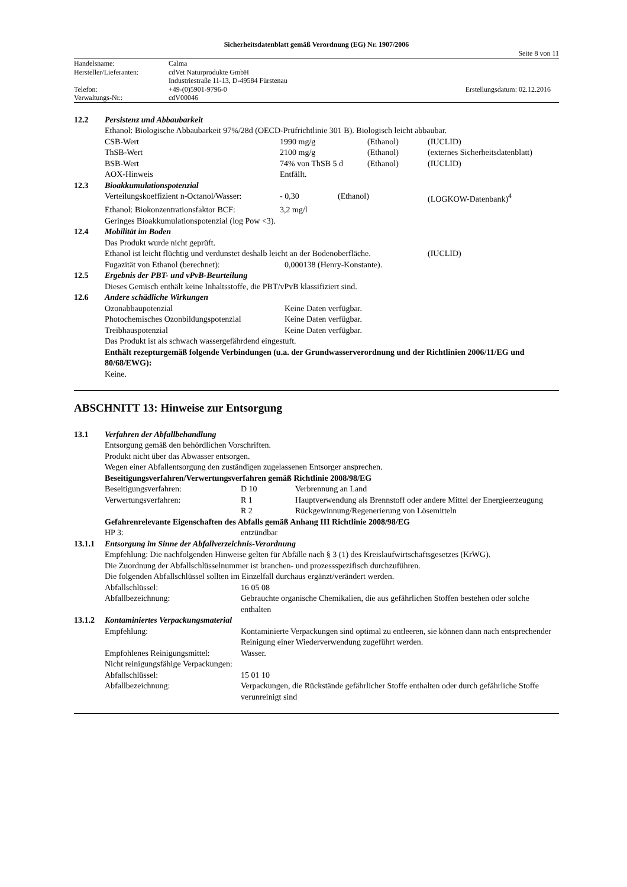Sicherheitsdatenblatt gemäß Verordnung (EG) Nr. 1907/2006
Seite 8 von 11
| Handelsname: | Calma | |
| Hersteller/Lieferanten: | cdVet Naturprodukte GmbH | |
| | Industriestraße 11-13, D-49584 Fürstenau | |
| Telefon: | +49-(0)5901-9796-0 | Erstellungsdatum: 02.12.2016 |
| Verwaltungs-Nr.: | cdV00046 | |
| 12.2 | Persistenz und Abbaubarkeit |
| | Ethanol: Biologische Abbaubarkeit 97%/28d (OECD-Prüfrichtlinie 301 B). Biologisch leicht abbaubar. / CSB-Wert / 1990 mg/g / (Ethanol) / (IUCLID) / / ThSB-Wert / 2100 mg/g / (Ethanol) / (externes Sicherheitsdatenblatt) / / BSB-Wert / 74% von ThSB 5 d / (Ethanol) / (IUCLID) / / AOX-Hinweis / Entfällt. / / / |
| 12.3 | Bioakkumulationspotenzial |
| | / Verteilungskoeffizient n-Octanol/Wasser: / - 0,30 / (Ethanol) / (LOGKOW-Datenbank)<sup>4</sup> / / Ethanol: Biokonzentrationsfaktor BCF: / 3,2 mg/l / / / Geringes Bioakkumulationspotenzial (log Pow <3). |
| 12.4 | Mobilität im Boden |
| | Das Produkt wurde nicht geprüft. / Ethanol ist leicht flüchtig und verdunstet deshalb leicht an der Bodenoberfläche. / (IUCLID) / / Fugazität von Ethanol (berechnet): / 0,000138 (Henry-Konstante). / |
| 12.5 | Ergebnis der PBT- und vPvB-Beurteilung |
| | Dieses Gemisch enthält keine Inhaltsstoffe, die PBT/vPvB klassifiziert sind. |
| 12.6 | Andere schädliche Wirkungen |
| | / Ozonabbaupotenzial / Keine Daten verfügbar. / / Photochemisches Ozonbildungspotenzial / Keine Daten verfügbar. / / Treibhauspotenzial / Keine Daten verfügbar. / Das Produkt ist als schwach wassergefährdend eingestuft. Enthält rezepturgemäß folgende Verbindungen (u.a. der Grundwasserverordnung und der Richtlinien 2006/11/EG und 80/68/EWG): Keine. |
ABSCHNITT 13: Hinweise zur Entsorgung
| 13.1 | Verfahren der Abfallbehandlung |
| | Entsorgung gemäß den behördlichen Vorschriften. Produkt nicht über das Abwasser entsorgen. Wegen einer Abfallentsorgung den zuständigen zugelassenen Entsorger ansprechen. Beseitigungsverfahren/Verwertungsverfahren gemäß Richtlinie 2008/98/EG / Beseitigungsverfahren: / D 10 / Verbrennung an Land / / Verwertungsverfahren: / R 1 / Hauptverwendung als Brennstoff oder andere Mittel der Energieerzeugung / / / R 2 / Rückgewinnung/Regenerierung von Lösemitteln / Gefahrenrelevante Eigenschaften des Abfalls gemäß Anhang III Richtlinie 2008/98/EG / HP 3: / entzündbar / |
| 13.1.1 | Entsorgung im Sinne der Abfallverzeichnis-Verordnung |
| | Empfehlung: Die nachfolgenden Hinweise gelten für Abfälle nach § 3 (1) des Kreislaufwirtschaftsgesetzes (KrWG). Die Zuordnung der Abfallschlüsselnummer ist branchen- und prozessspezifisch durchzuführen. Die folgenden Abfallschlüssel sollten im Einzelfall durchaus ergänzt/verändert werden. / Abfallschlüssel: / 16 05 08 / / Abfallbezeichnung: / Gebrauchte organische Chemikalien, die aus gefährlichen Stoffen bestehen oder solche enthalten / |
| 13.1.2 | Kontaminiertes Verpackungsmaterial |
| | / Empfehlung: / Kontaminierte Verpackungen sind optimal zu entleeren, sie können dann nach entsprechender Reinigung einer Wiederverwendung zugeführt werden. / / Empfohlenes Reinigungsmittel: / Wasser. / / Nicht reinigungsfähige Verpackungen: / / / Abfallschlüssel: / 15 01 10 / / Abfallbezeichnung: / Verpackungen, die Rückstände gefährlicher Stoffe enthalten oder durch gefährliche Stoffe verunreinigt sind / |